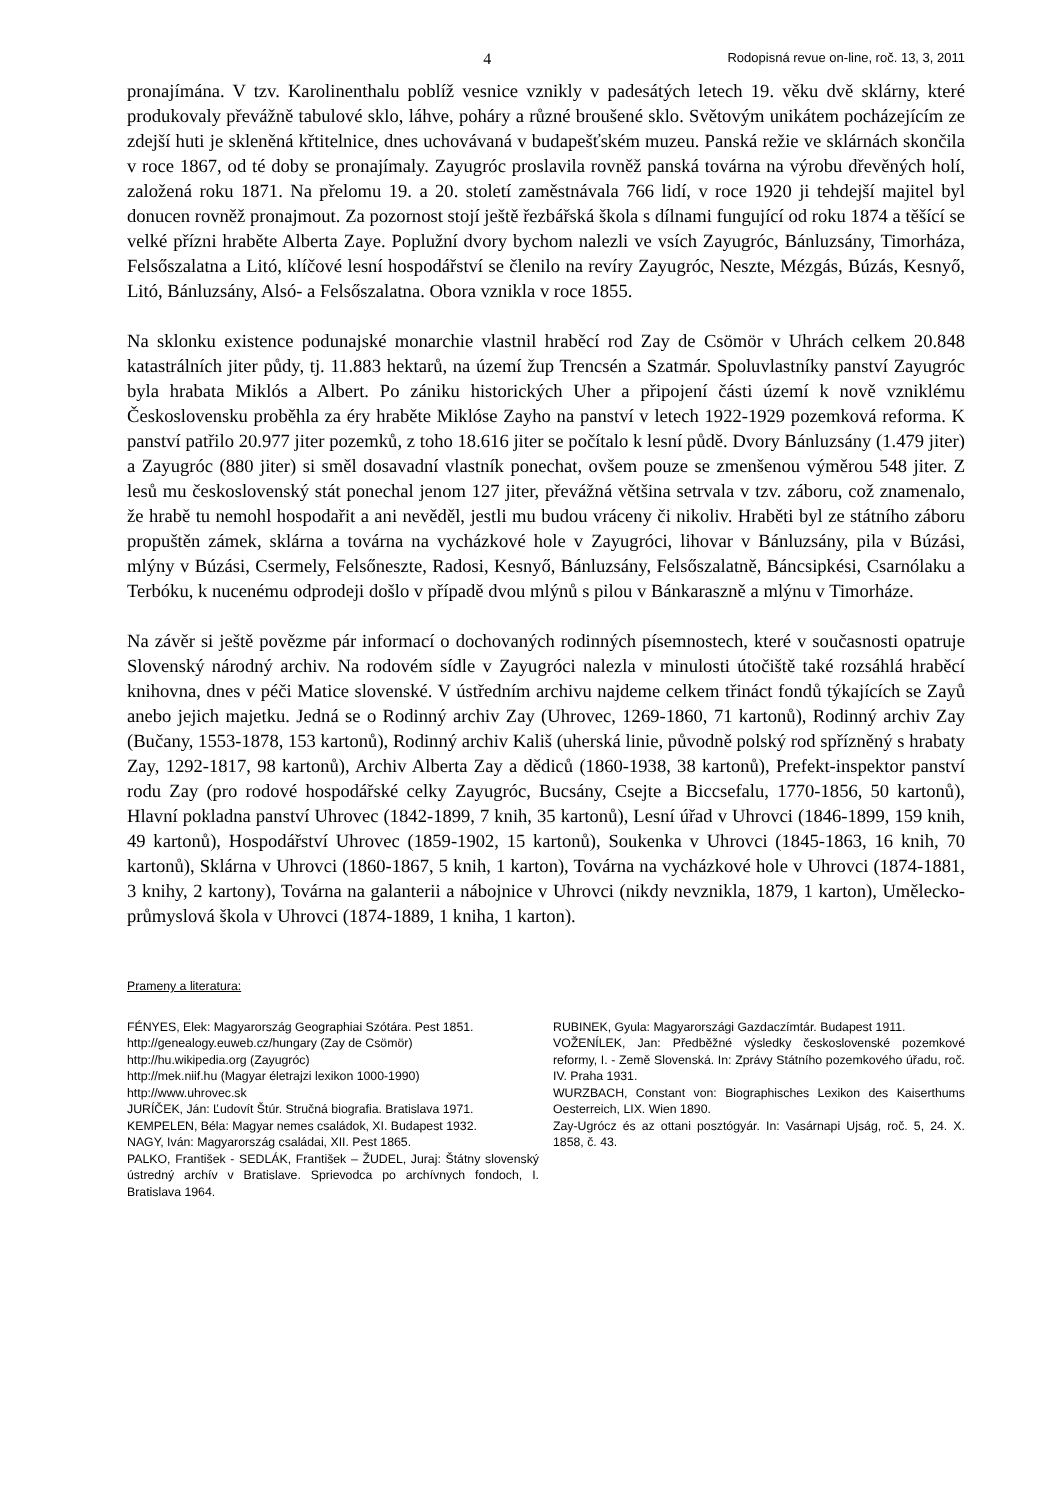4 Rodopisná revue on-line, roč. 13, 3, 2011
pronajímána. V tzv. Karolinenthalu poblíž vesnice vznikly v padesátých letech 19. věku dvě sklárny, které produkovaly převážně tabulové sklo, láhve, poháry a různé broušené sklo. Světovým unikátem pocházejícím ze zdejší huti je skleněná křtitelnice, dnes uchovávaná v budapešťském muzeu. Panská režie ve sklárnách skončila v roce 1867, od té doby se pronajímaly. Zayugróc proslavila rovněž panská továrna na výrobu dřevěných holí, založená roku 1871. Na přelomu 19. a 20. století zaměstnávala 766 lidí, v roce 1920 ji tehdejší majitel byl donucen rovněž pronajmout. Za pozornost stojí ještě řezbářská škola s dílnami fungující od roku 1874 a těšící se velké přízni hraběte Alberta Zaye. Poplužní dvory bychom nalezli ve vsích Zayugróc, Bánluzsány, Timorháza, Felsőszalatna a Litó, klíčové lesní hospodářství se členilo na revíry Zayugróc, Neszte, Mézgás, Búzás, Kesnyő, Litó, Bánluzsány, Alsó- a Felsőszalatna. Obora vznikla v roce 1855.
Na sklonku existence podunajské monarchie vlastnil hraběcí rod Zay de Csömör v Uhrách celkem 20.848 katastrálních jiter půdy, tj. 11.883 hektarů, na území žup Trencsén a Szatmár. Spoluvlastníky panství Zayugróc byla hrabata Miklós a Albert. Po zániku historických Uher a připojení části území k nově vzniklému Československu proběhla za éry hraběte Miklóse Zayho na panství v letech 1922-1929 pozemková reforma. K panství patřilo 20.977 jiter pozemků, z toho 18.616 jiter se počítalo k lesní půdě. Dvory Bánluzsány (1.479 jiter) a Zayugróc (880 jiter) si směl dosavadní vlastník ponechat, ovšem pouze se zmenšenou výměrou 548 jiter. Z lesů mu československý stát ponechal jenom 127 jiter, převážná většina setrvala v tzv. záboru, což znamenalo, že hrabě tu nemohl hospodařit a ani nevěděl, jestli mu budou vráceny či nikoliv. Hraběti byl ze státního záboru propuštěn zámek, sklárna a továrna na vycházkové hole v Zayugróci, lihovar v Bánluzsány, pila v Búzási, mlýny v Búzási, Csermely, Felsőneszte, Radosi, Kesnyő, Bánluzsány, Felsőszalatně, Báncsipkési, Csarnólaku a Terbóku, k nucenému odprodeji došlo v případě dvou mlýnů s pilou v Bánkaraszně a mlýnu v Timorháze.
Na závěr si ještě povězme pár informací o dochovaných rodinných písemnostech, které v současnosti opatruje Slovenský národný archiv. Na rodovém sídle v Zayugróci nalezla v minulosti útočiště také rozsáhlá hraběcí knihovna, dnes v péči Matice slovenské. V ústředním archivu najdeme celkem třináct fondů týkajících se Zayů anebo jejich majetku. Jedná se o Rodinný archiv Zay (Uhrovec, 1269-1860, 71 kartonů), Rodinný archiv Zay (Bučany, 1553-1878, 153 kartonů), Rodinný archiv Kališ (uherská linie, původně polský rod spřízněný s hrabaty Zay, 1292-1817, 98 kartonů), Archiv Alberta Zay a dědiců (1860-1938, 38 kartonů), Prefekt-inspektor panství rodu Zay (pro rodové hospodářské celky Zayugróc, Bucsány, Csejte a Biccsefalu, 1770-1856, 50 kartonů), Hlavní pokladna panství Uhrovec (1842-1899, 7 knih, 35 kartonů), Lesní úřad v Uhrovci (1846-1899, 159 knih, 49 kartonů), Hospodářství Uhrovec (1859-1902, 15 kartonů), Soukenka v Uhrovci (1845-1863, 16 knih, 70 kartonů), Sklárna v Uhrovci (1860-1867, 5 knih, 1 karton), Továrna na vycházkové hole v Uhrovci (1874-1881, 3 knihy, 2 kartony), Továrna na galanterii a nábojnice v Uhrovci (nikdy nevznikla, 1879, 1 karton), Umělecko-průmyslová škola v Uhrovci (1874-1889, 1 kniha, 1 karton).
Prameny a literatura:
FÉNYES, Elek: Magyarország Geographiai Szótára. Pest 1851.
http://genealogy.euweb.cz/hungary (Zay de Csömör)
http://hu.wikipedia.org (Zayugróc)
http://mek.niif.hu (Magyar életrajzi lexikon 1000-1990)
http://www.uhrovec.sk
JURÍČEK, Ján: Ľudovít Štúr. Stručná biografia. Bratislava 1971.
KEMPELEN, Béla: Magyar nemes családok, XI. Budapest 1932.
NAGY, Iván: Magyarország családai, XII. Pest 1865.
PALKO, František - SEDLÁK, František – ŽUDEL, Juraj: Štátny slovenský ústredný archív v Bratislave. Sprievodca po archívnych fondoch, I. Bratislava 1964.
RUBINEK, Gyula: Magyarországi Gazdaczímtár. Budapest 1911.
VOŽENÍLEK, Jan: Předběžné výsledky československé pozemkové reformy, I. - Země Slovenská. In: Zprávy Státního pozemkového úřadu, roč. IV. Praha 1931.
WURZBACH, Constant von: Biographisches Lexikon des Kaiserthums Oesterreich, LIX. Wien 1890.
Zay-Ugrócz és az ottani posztógyár. In: Vasárnapi Ujság, roč. 5, 24. X. 1858, č. 43.